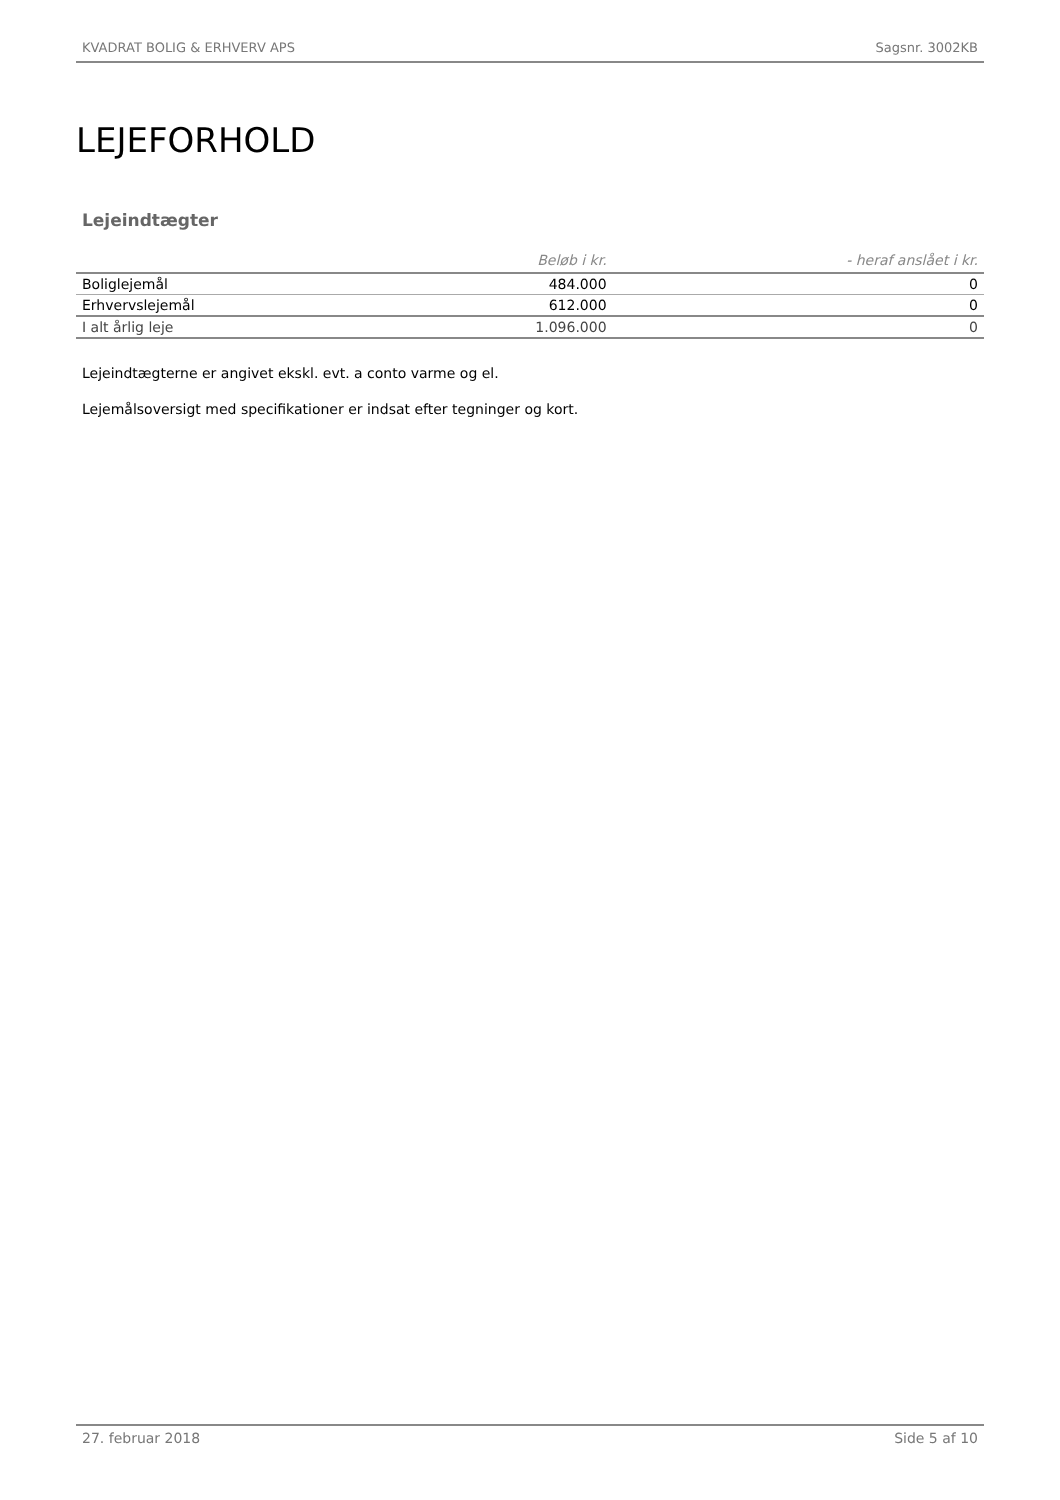KVADRAT BOLIG & ERHVERV APS Sagsnr. 3002KB
LEJEFORHOLD
Lejeindtægter
| | Beløb i kr. | - heraf anslået i kr. |
| --- | --- | --- |
| Boliglejemål | 484.000 | 0 |
| Erhvervslejemål | 612.000 | 0 |
| I alt årlig leje | 1.096.000 | 0 |
Lejeindtægterne er angivet ekskl. evt. a conto varme og el.
Lejemålsoversigt med specifikationer er indsat efter tegninger og kort.
27. februar 2018 Side 5 af 10